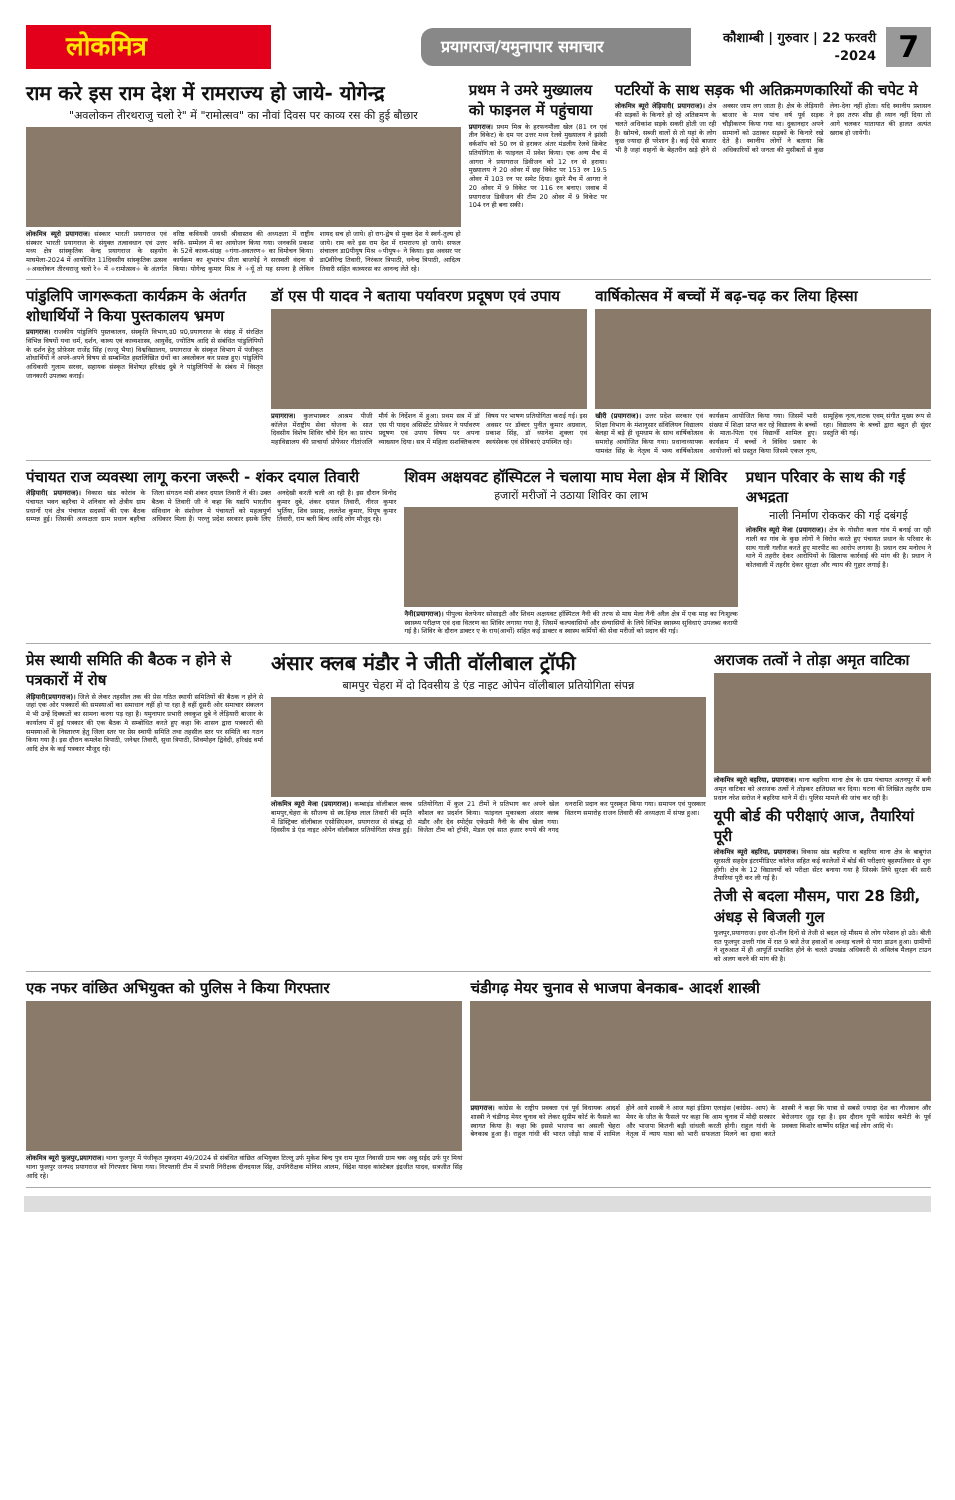लोकमित्र
प्रयागराज/यमुनापार समाचार
कौशाम्बी | गुरुवार | 22 फरवरी -2024
7
राम करे इस राम देश में रामराज्य हो जाये- योगेन्द्र
"अवलोकन तीरथराजु चलो रे" में "रामोत्सव" का नौवां दिवस पर काव्य रस की हुई बौछार
लोकमित्र ब्यूरो प्रयागराज। संस्कार भारती प्रयागराज एवं संस्कार भारती प्रयागराज के संयुक्त तत्वावधान एवं उत्तर मध्य क्षेत्र सांस्कृतिक केन्द्र प्रयागराज के सहयोग माघमेला-2024 में आयोजित 11दिवसीय सांस्कृतिक उत्सव ÷अवलोकन तीरथराजु चलो रे÷ में ÷रामोत्सव÷ के अंतर्गत वरिष्ठ कवियत्री जयश्री श्रीवास्तव की अध्यक्षता में राष्ट्रीय कवि- सम्मेलन में का आयोजन किया गया। जनकवि प्रकाश के 52वें काव्य-संग्रह ÷गंगा-अवतरण÷ का विमोचन किया। कार्यक्रम का शुभारंभ प्रीता बाजपेई ने सरस्वती वंदना से किया। योगेन्द्र कुमार मिश्र ने ÷यूँ तो यह सपना है लेकिन शायद सच हो जाये। हो राग-द्वेष से मुक्त देश ये स्वर्ग-तुल्य हो जाये। राम करे इस राम देश में रामराज्य हो जाये। सफल संचालन डा0पीयूष मिश्र ÷पीयूष÷ ने किया। इस अवसर पर डा0वीरेन्द्र तिवारी, निरंकार त्रिपाठी, धनेन्द्र त्रिपाठी, आदित्य तिवारी सहित काव्यरस का आनन्द लेते रहे।
प्रथम ने उमरे मुख्यालय को फाइनल में पहुंचाया
प्रयागराज। प्रथम मिश्र के हरफनमौला खेल (81 रन एवं तीन विकेट) के दम पर उत्तर मध्य रेलवे मुख्यालय ने झांसी वर्कशॉप को 50 रन से हराकर अंतर मंडलीय रेलवे क्रिकेट प्रतियोगिता के फाइनल में प्रवेश किया। एक अन्य मैच में आगरा ने प्रयागराज डिवीजन को 12 रन से हराया। मुख्यालय ने 20 ओवर में छह विकेट पर 153 रन 19.5 ओवर में 103 रन पर समेट दिया। दूसरे मैच में आगरा ने 20 ओवर में 9 विकेट पर 116 रन बनाए। जवाब में प्रयागराज डिवीजन की टीम 20 ओवर में 9 विकेट पर 104 रन ही बना सकी।
पटरियों के साथ सड़क भी अतिक्रमणकारियों की चपेट मे
लोकमित्र ब्यूरो लेड़ियारी( प्रयागराज)। क्षेत्र की सड़कों के किनारे हो रहे अतिक्रमण के चलते अधिकांश सड़के सकरी होती जा रही है। खोमचे, सब्जी वालों से तो यहां के लोग कुछ ज्यादा ही परेशान है। कई ऐसे बाजार भी है जहां वाहनों के बेहतरीन खड़े होने से अक्सर जाम लग जाता है। क्षेत्र के लेड़ियारी बाजार के मध्य पांच वर्ष पूर्व सड़क चौड़ीकरण किया गया था। दुकानदार अपने सामानों को उठाकर सड़कों के किनारे रखे देते है। स्थानीय लोगों ने बताया कि अधिकारियों को जनता की मुसीबतों से कुछ लेना-देना नहीं होता। यदि स्थानीय प्रशासन ने इस तरफ शीघ्र ही ध्यान नहीं दिया तो आगे चलकर यातायात की हालत अत्यंत खराब हो जायेगी।
पांडुलिपि जागरूकता कार्यक्रम के अंतर्गत शोधार्थियों ने किया पुस्तकालय भ्रमण
प्रयागराज। राजकीय पांडुलिपि पुस्तकालय, संस्कृति विभाग,उ0 प्र0,प्रयागराज के संग्रह में संरक्षित विभिन्न विषयों यथा धर्म, दर्शन, काव्य एवं काव्यशास्त्र, आयुर्वेद, ज्योतिष आदि से संबंधित पांडुलिपियों के दर्शन हेतु प्रोफ़ेसर राजेंद्र सिंह (रज्जू भैया) विश्वविद्यालय, प्रयागराज के संस्कृत विभाग में पंजीकृत शोधार्थियों ने अपने-अपने विषय से सम्बन्धित हस्तलिखित ग्रंथों का अवलोकन कर प्रसन्न हुए। पांडुलिपि अधिकारी गुलाम सरवर, सहायक संस्कृत विशेषज्ञ हरिश्चंद्र दुबे ने पांडुलिपियों के संबंध में विस्तृत जानकारी उपलब्ध कराई।
डॉ एस पी यादव ने बताया पर्यावरण प्रदूषण एवं उपाय
प्रयागराज। कुलभास्कर आश्रम पीजी कॉलेज मेंराष्ट्रीय सेवा योजना के सात दिवसीय विशेष शिविर चौथे दिन का प्रारंभ महाविद्यालय की प्राचार्या प्रोफेसर गीतांजलि मौर्य के निर्देशन में हुआ। प्रथम सत्र में डॉ एस पी यादव असिस्टेंट प्रोफेसर ने पर्यावरण प्रदूषण एवं उपाय विषय पर अपना व्याख्यान दिया। सत्र में महिला सशक्तिकरण विषय पर भाषण प्रतियोगिता कराई गई। इस अवसर पर डॉक्टर पुनीत कुमार अग्रवाल, प्रकाश सिंह, डॉ ध्यानेश शुक्ला एवं स्वयंसेवक एवं सेविकाएं उपस्थित रहे।
वार्षिकोत्सव में बच्चों में बढ़-चढ़ कर लिया हिस्सा
खीरी (प्रयागराज)। उत्तर प्रदेश सरकार एवं शिक्षा विभाग के मंशानुसार संविलियन विद्यालय बेलहा में बड़े ही धूमधाम के साथ वार्षिकोत्सव समारोह आयोजित किया गया। प्रधानाध्यापक यामवंत सिंह के नेतृत्व में भव्य वार्षिकोत्सव कार्यक्रम आयोजित किया गया। जिसमें भारी संख्या में शिक्षा प्राप्त कर रहे विद्यालय के बच्चों के माता-पिता एवं विद्यार्थी शामिल हुए। कार्यक्रम में बच्चों ने विविध प्रकार के आयोजनों को प्रस्तुत किया जिसमे एकल नृत्य, सामूहिक नृत्य,नाटक एवम् संगीत मुख्य रूप से रहा। विद्यालय के बच्चों द्वारा बहुत ही सुंदर प्रस्तुति की गई।
पंचायत राज व्यवस्था लागू करना जरूरी - शंकर दयाल तिवारी
लेड़ियारी( प्रयागराज)। विकास खंड कोरांव के पंचायत भवन बहरैचा मे शनिवार को क्षेत्रीय ग्राम प्रधानों एवं क्षेत्र पंचायत सदस्यों की एक बैठक सम्पन्न हुई। जिसकी अध्यक्षता ग्राम प्रधान बहरैचा जिला संगठन मंत्री शंकर दयाल तिवारी ने की। उक्त बैठक मे तिवारी जी ने कहा कि यद्यपि भारतीय संविधान के संशोधन मे पंचायतों को महत्वपूर्ण अधिकार मिला है। परन्तु प्रदेश सरकार इसके लिए अनदेखी करती चली आ रही है। इस दौरान विनोद कुमार दुबे, शंकर दयाल तिवारी, नीरज कुमार भुर्तिया, शिव प्रसाद, ललतेश कुमार, पियूष कुमार तिवारी, राम बली बिन्द आदि लोग मौजूद रहे।
शिवम अक्षयवट हॉस्पिटल ने चलाया माघ मेला क्षेत्र में शिविर
हजारों मरीजों ने उठाया शिविर का लाभ
नैनी(प्रयागराज)। पीपुल्स वेलफेयर सोसाइटी और शिवम अक्षयवट हॉस्पिटल नैनी की तरफ से माघ मेला नैनी अरैल क्षेत्र में एक माह का निःशुल्क स्वास्थ्य परीक्षण एवं दवा वितरण का शिविर लगाया गया है, जिसमें कल्पवासियों और संन्यासियों के लिये विभिन्न स्वास्थ्य सुविधाएं उपलब्ध करायी गई है। शिविर के दौरान डाक्टर ए के राय(आर्थो) सहित कई डाक्टर व स्वास्थ कर्मियों की सेवा मरीजों को प्रदान की गई।
प्रधान परिवार के साथ की गई अभद्रता
नाली निर्माण रोककर की गई दबंगई
लोकमित्र ब्यूरो मेजा (प्रयागराज)। क्षेत्र के गोसौरा कला गांव में बनाई जा रही नाली का गांव के कुछ लोगों ने विरोध करते हुए पंचायत प्रधान के परिवार के साथ गाली गलौज करते हुए मारपीट का आरोप लगाया है। प्रधान राम मनोरथ ने थाने में तहरीर देकर आरोपियों के खिलाफ कार्रवाई की मांग की है। प्रधान ने कोतवाली में तहरीर देकर सुरक्षा और न्याय की गुहार लगाई है।
प्रेस स्थायी समिति की बैठक न होने से पत्रकारों में रोष
लेड़ियारी(प्रयागराज)। जिले से लेकर तहसील तक की प्रेस गठित स्थायी समितियों की बैठक न होने से जहां एक ओर पत्रकारों की समस्याओं का समाधान नहीं हो पा रहा है वहीं दूसरी ओर समाचार संकलन मे भी उन्हें दिक्कतों का सामना करना पड़ रहा है। यमुनापार प्रभारी लवकुश दुबे ने लेड़ियारी बाजार के कार्यालय में हुई पत्रकार की एक बैठक मे सम्बोधित करते हुए कहा कि शासन द्वारा पत्रकारों की समस्याओं के निस्तारण हेतु जिला स्तर पर प्रेस स्थायी समिति तथा तहसील स्तर पर समिति का गठन किया गया है। इस दौरान कमलेश त्रिपाठी, जनेश्वर तिवारी, सुधा त्रिपाठी, शिवमोहन द्विवेदी, हरिश्चंद्र वर्मा आदि क्षेत्र के कई पत्रकार मौजूद रहे।
अंसार क्लब मंडौर ने जीती वॉलीबाल ट्रॉफी
बामपुर चेहरा में दो दिवसीय डे एंड नाइट ओपेन वॉलीबाल प्रतियोगिता संपन्न
लोकमित्र ब्यूरो मेजा (प्रयागराज)। कम्बाइंड वॉलीबाल क्लब बामपुर,चेहरा के सौजन्य से स्व.हिन्छ लाल तिवारी की स्मृति में डिस्ट्रिक्ट वॉलीबाल एसोसिएशन, प्रयागराज से संबद्ध दो दिवसीय डे एंड नाइट ओपेन वॉलीबाल प्रतियोगिता संपन्न हुई। प्रतियोगिता में कुल 21 टीमों ने प्रतिभाग कर अपने खेल कौशल का प्रदर्शन किया। फाइनल मुकाबला अंसार क्लब मंडौर और देव स्पोर्ट्स एकेडमी नैनी के बीच खेला गया। विजेता टीम को ट्रॉफी, मेडल एवं सात हजार रुपये की नगद धनराशि प्रदान कर पुरस्कृत किया गया। समापन एवं पुरस्कार वितरण समारोह राजन तिवारी की अध्यक्षता में संपन्न हुआ।
अराजक तत्वों ने तोड़ा अमृत वाटिका
लोकमित्र ब्यूरो बहरिया, प्रयागराज। थाना बहरिया थाना क्षेत्र के ग्राम पंचायत अतनपुर में बनी अमृत वाटिका को अराजक तत्वों ने तोड़कर क्षतिग्रस्त कर दिया। घटना की लिखित तहरीर ग्राम प्रधान नरेश सरोज ने बहरिया थाने में दी। पुलिस मामले की जांच कर रही है।
यूपी बोर्ड की परीक्षाएं आज, तैयारियां पूरी
लोकमित्र ब्यूरो बहरिया, प्रयागराज। विकास खंड बहरिया व बहरिया थाना क्षेत्र के बाबूगंज सूरसती सहदेव इंटरमीडिएट कॉलेज सहित कई कालेजों में बोर्ड की परीक्षाएं बृहस्पतिवार से शुरु होंगी। क्षेत्र के 12 विद्यालयों को परीक्षा सेंटर बनाया गया है जिसके लिये सुरक्षा की सारी तैयारियां पूरी कर ली गई है।
तेजी से बदला मौसम, पारा 28 डिग्री, अंधड़ से बिजली गुल
फूलपुर,प्रयागराज। इधर दो-तीन दिनों से तेजी से बदल रहे मौसम से लोग परेशान हो उठे। बीती रात फूलपुर उत्तरी गांव में रात 9 बजे तेज हवाओं व अन्धड़ चलने से पारा डाउन हुआ। ग्रामीणों ने शुरुआत में ही आपूर्ति प्रभावित होने के चलते उपखंड अधिकारी से अविलंब मैलहन टाउन को अलग करने की मांग की है।
एक नफर वांछित अभियुक्त को पुलिस ने किया गिरफ्तार
लोकमित्र ब्यूरो फूलपुर,प्रयागराज। थाना फूलपुर में पंजीकृत मुकदमा 49/2024 से संबंधित वांछित अभियुक्त टिल्लू उर्फ मुकेश बिन्द पुत्र राम मूरत निवासी ग्राम चक अबू सईद उर्फ पुर मियां थाना फूलपुर जनपद प्रयागराज को गिरफ्तार किया गया। गिरफ्तारी टीम में प्रभारी निरीक्षक दीनदयाल सिंह, उपनिरीक्षक मोनिस आलम, विंद्रेश यादव कांस्टेबल इंद्रजीत यादव, सत्रजीत सिंह आदि रहे।
चंडीगढ़ मेयर चुनाव से भाजपा बेनकाब- आदर्श शास्त्री
प्रयागराज। कांग्रेस के राष्ट्रीय प्रवक्ता एवं पूर्व विधायक आदर्श शास्त्री ने चंडीगढ़ मेयर चुनाव को लेकर सुप्रीम कोर्ट के फैसले का स्वागत किया है। कहा कि इससे भाजपा का असली चेहरा बेनकाब हुआ है। राहुल गांधी की भारत जोड़ो यात्रा में शामिल होने आये शास्त्री ने आज यहां इंडिया एलाइंस (कांग्रेस- आप) के मेयर के जीत के फैसले पर कहा कि आम चुनाव में मोदी सरकार और भाजपा कितनी बड़ी धांधली करती होगी। राहुल गांधी के नेतृत्व में न्याय यात्रा को भारी सफलता मिलने का दावा करते शास्त्री ने कहा कि यात्रा से सबसे ज्यादा देश का नौजवान और बेरोजगार जुड़ रहा है। इस दौरान यूपी कांग्रेस कमेटी के पूर्व प्रवक्ता किशोर वार्ष्णेय सहित कई लोग आदि थे।